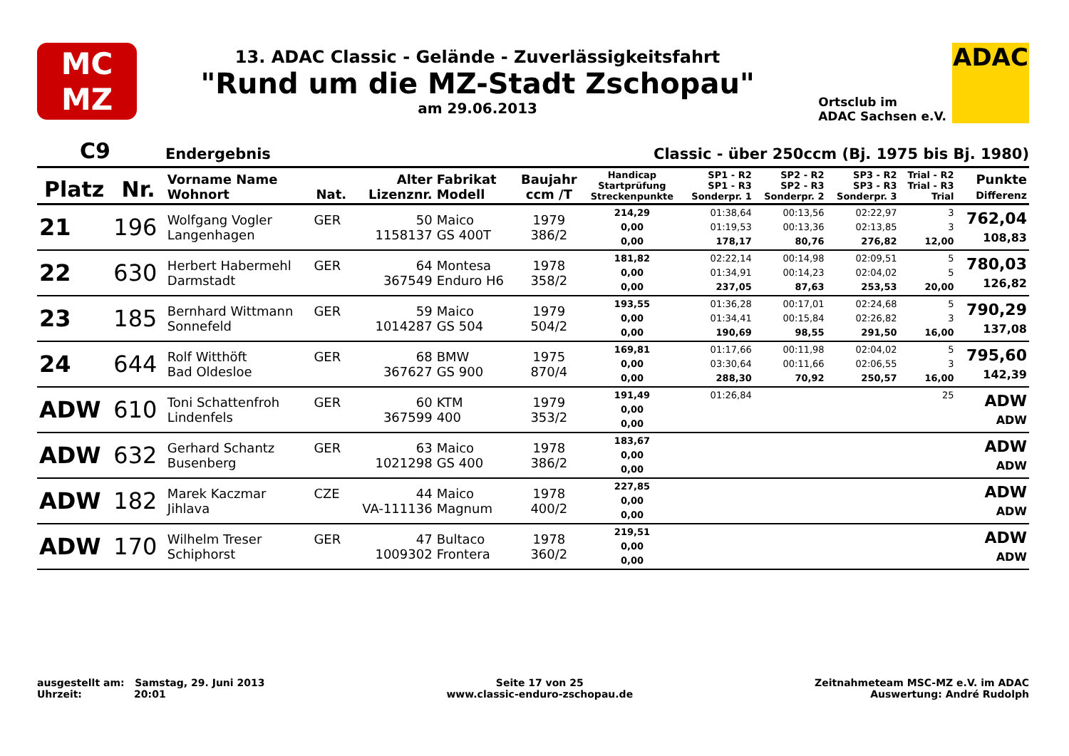MC
MZ
13. ADAC Classic - Gelände - Zuverlässigkeitsfahrt
"Rund um die MZ-Stadt Zschopau"
am 29.06.2013
Ortsclub im
ADAC Sachsen e.V.
ADAC
C9 Endergebnis Classic - über 250ccm (Bj. 1975 bis Bj. 1980)
| Platz | Nr. | Vorname Name Wohnort | Nat. | Alter Lizenznr. | Fabrikat Modell | Baujahr ccm /T | Handicap Startprüfung Streckenpunkte | SP1 - R2 SP1 - R3 Sonderpr. 1 | SP2 - R2 SP2 - R3 Sonderpr. 2 | SP3 - R2 SP3 - R3 Sonderpr. 3 | Trial - R2 Trial - R3 Trial | Punkte Differenz |
| --- | --- | --- | --- | --- | --- | --- | --- | --- | --- | --- | --- | --- |
| 21 | 196 | Wolfgang Vogler Langenhagen | GER | 50 1158137 | Maico GS 400T | 1979 386/2 | 214,29 0,00 0,00 | 01:38,64 01:19,53 178,17 | 00:13,56 00:13,36 80,76 | 02:22,97 02:13,85 276,82 | 3 3 12,00 | 762,04 108,83 |
| 22 | 630 | Herbert Habermehl Darmstadt | GER | 64 367549 | Montesa Enduro H6 | 1978 358/2 | 181,82 0,00 0,00 | 02:22,14 01:34,91 237,05 | 00:14,98 00:14,23 87,63 | 02:09,51 02:04,02 253,53 | 5 5 20,00 | 780,03 126,82 |
| 23 | 185 | Bernhard Wittmann Sonnefeld | GER | 59 1014287 | Maico GS 504 | 1979 504/2 | 193,55 0,00 0,00 | 01:36,28 01:34,41 190,69 | 00:17,01 00:15,84 98,55 | 02:24,68 02:26,82 291,50 | 5 3 16,00 | 790,29 137,08 |
| 24 | 644 | Rolf Witthöft Bad Oldesloe | GER | 68 367627 | BMW GS 900 | 1975 870/4 | 169,81 0,00 0,00 | 01:17,66 03:30,64 288,30 | 00:11,98 00:11,66 70,92 | 02:04,02 02:06,55 250,57 | 5 3 16,00 | 795,60 142,39 |
| ADW | 610 | Toni Schattenfroh Lindenfels | GER | 60 367599 | KTM 400 | 1979 353/2 | 191,49 0,00 0,00 | 01:26,84 | | | 25 | ADW ADW |
| ADW | 632 | Gerhard Schantz Busenberg | GER | 63 1021298 | Maico GS 400 | 1978 386/2 | 183,67 0,00 0,00 | | | | | ADW ADW |
| ADW | 182 | Marek Kaczmar Jihlava | CZE | 44 VA-111136 | Maico Magnum | 1978 400/2 | 227,85 0,00 0,00 | | | | | ADW ADW |
| ADW | 170 | Wilhelm Treser Schiphorst | GER | 47 1009302 | Bultaco Frontera | 1978 360/2 | 219,51 0,00 0,00 | | | | | ADW ADW |
ausgestellt am: Samstag, 29. Juni 2013
Uhrzeit: 20:01
Seite 17 von 25
www.classic-enduro-zschopau.de
Zeitnahmeteam MSC-MZ e.V. im ADAC
Auswertung: André Rudolph